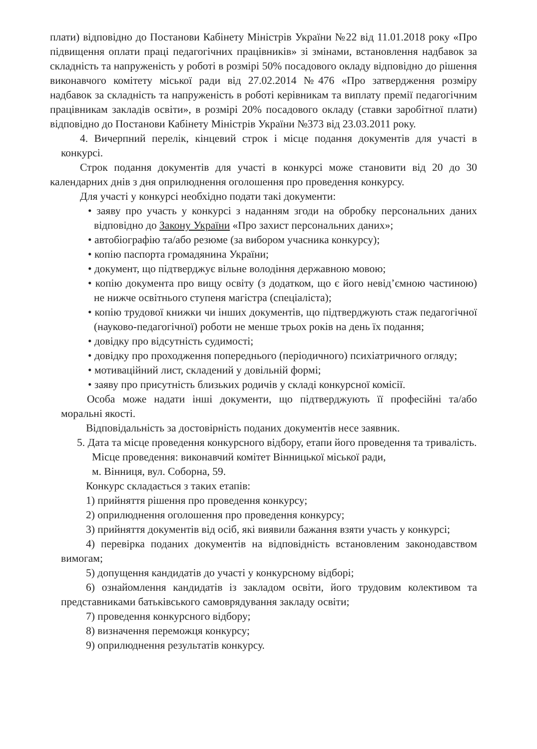плати) відповідно до Постанови Кабінету Міністрів України №22 від 11.01.2018 року «Про підвищення оплати праці педагогічних працівників» зі змінами, встановлення надбавок за складність та напруженість у роботі в розмірі 50% посадового окладу відповідно до рішення виконавчого комітету міської ради від 27.02.2014 №476 «Про затвердження розміру надбавок за складність та напруженість в роботі керівникам та виплату премії педагогічним працівникам закладів освіти», в розмірі 20% посадового окладу (ставки заробітної плати) відповідно до Постанови Кабінету Міністрів України №373 від 23.03.2011 року.
4. Вичерпний перелік, кінцевий строк і місце подання документів для участі в конкурсі.
Строк подання документів для участі в конкурсі може становити від 20 до 30 календарних днів з дня оприлюднення оголошення про проведення конкурсу.
Для участі у конкурсі необхідно подати такі документи:
• заяву про участь у конкурсі з наданням згоди на обробку персональних даних відповідно до Закону України «Про захист персональних даних»;
• автобіографію та/або резюме (за вибором учасника конкурсу);
• копію паспорта громадянина України;
• документ, що підтверджує вільне володіння державною мовою;
• копію документа про вищу освіту (з додатком, що є його невід’ємною частиною) не нижче освітнього ступеня магістра (спеціаліста);
• копію трудової книжки чи інших документів, що підтверджують стаж педагогічної (науково-педагогічної) роботи не менше трьох років на день їх подання;
• довідку про відсутність судимості;
• довідку про проходження попереднього (періодичного) психіатричного огляду;
• мотиваційний лист, складений у довільній формі;
• заяву про присутність близьких родичів у складі конкурсної комісії.
Особа може надати інші документи, що підтверджують її професійні та/або моральні якості.
Відповідальність за достовірність поданих документів несе заявник.
5. Дата та місце проведення конкурсного відбору, етапи його проведення та тривалість.
Місце проведення: виконавчий комітет Вінницької міської ради,
м. Вінниця, вул. Соборна, 59.
Конкурс складається з таких етапів:
1) прийняття рішення про проведення конкурсу;
2) оприлюднення оголошення про проведення конкурсу;
3) прийняття документів від осіб, які виявили бажання взяти участь у конкурсі;
4) перевірка поданих документів на відповідність встановленим законодавством вимогам;
5) допущення кандидатів до участі у конкурсному відборі;
6) ознайомлення кандидатів із закладом освіти, його трудовим колективом та представниками батьківського самоврядування закладу освіти;
7) проведення конкурсного відбору;
8) визначення переможця конкурсу;
9) оприлюднення результатів конкурсу.